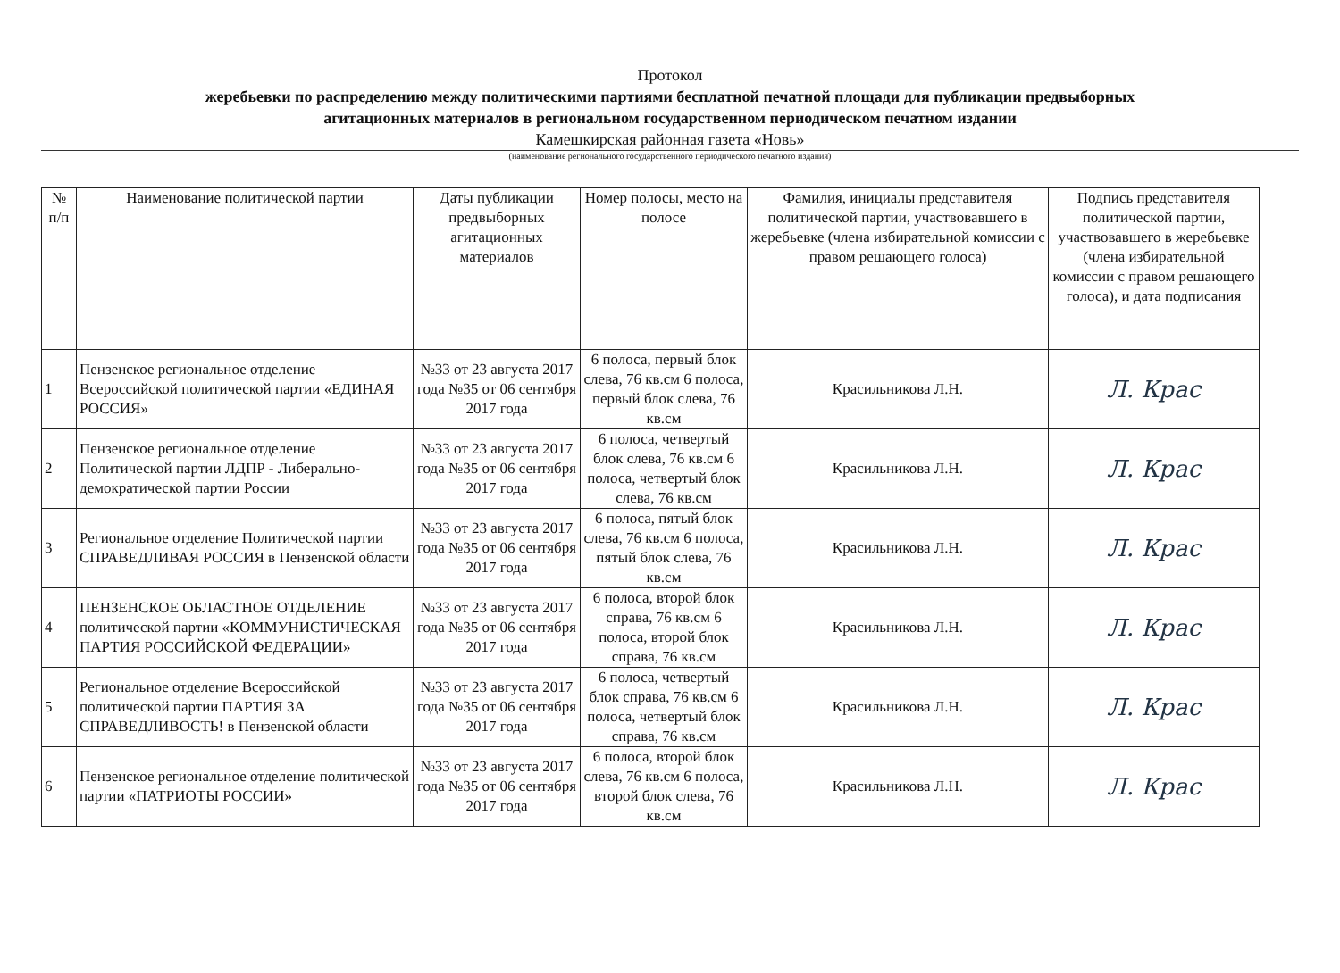Протокол
жеребьевки по распределению между политическими партиями бесплатной печатной площади для публикации предвыборных
агитационных материалов в региональном государственном периодическом печатном издании
Камешкирская районная газета «Новь»
(наименование регионального государственного периодического печатного издания)
| № п/п | Наименование политической партии | Даты публикации предвыборных агитационных материалов | Номер полосы, место на полосе | Фамилия, инициалы представителя политической партии, участвовавшего в жеребьевке (члена избирательной комиссии с правом решающего голоса) | Подпись представителя политической партии, участвовавшего в жеребьевке (члена избирательной комиссии с правом решающего голоса), и дата подписания |
| --- | --- | --- | --- | --- | --- |
| 1 | Пензенское региональное отделение Всероссийской политической партии «ЕДИНАЯ РОССИЯ» | №33 от 23 августа 2017 года №35 от 06 сентября 2017 года | 6 полоса, первый блок слева, 76 кв.см 6 полоса, первый блок слева, 76 кв.см | Красильникова Л.Н. | Л. Крас |
| 2 | Пензенское региональное отделение Политической партии ЛДПР - Либерально-демократической партии России | №33 от 23 августа 2017 года №35 от 06 сентября 2017 года | 6 полоса, четвертый блок слева, 76 кв.см 6 полоса, четвертый блок слева, 76 кв.см | Красильникова Л.Н. | Л. Крас |
| 3 | Региональное отделение Политической партии СПРАВЕДЛИВАЯ РОССИЯ в Пензенской области | №33 от 23 августа 2017 года №35 от 06 сентября 2017 года | 6 полоса, пятый блок слева, 76 кв.см 6 полоса, пятый блок слева, 76 кв.см | Красильникова Л.Н. | Л. Крас |
| 4 | ПЕНЗЕНСКОЕ ОБЛАСТНОЕ ОТДЕЛЕНИЕ политической партии «КОММУНИСТИЧЕСКАЯ ПАРТИЯ РОССИЙСКОЙ ФЕДЕРАЦИИ» | №33 от 23 августа 2017 года №35 от 06 сентября 2017 года | 6 полоса, второй блок справа, 76 кв.см 6 полоса, второй блок справа, 76 кв.см | Красильникова Л.Н. | Л. Крас |
| 5 | Региональное отделение Всероссийской политической партии ПАРТИЯ ЗА СПРАВЕДЛИВОСТЬ! в Пензенской области | №33 от 23 августа 2017 года №35 от 06 сентября 2017 года | 6 полоса, четвертый блок справа, 76 кв.см 6 полоса, четвертый блок справа, 76 кв.см | Красильникова Л.Н. | Л. Крас |
| 6 | Пензенское региональное отделение политической партии «ПАТРИОТЫ РОССИИ» | №33 от 23 августа 2017 года №35 от 06 сентября 2017 года | 6 полоса, второй блок слева, 76 кв.см 6 полоса, второй блок слева, 76 кв.см | Красильникова Л.Н. | Л. Крас |